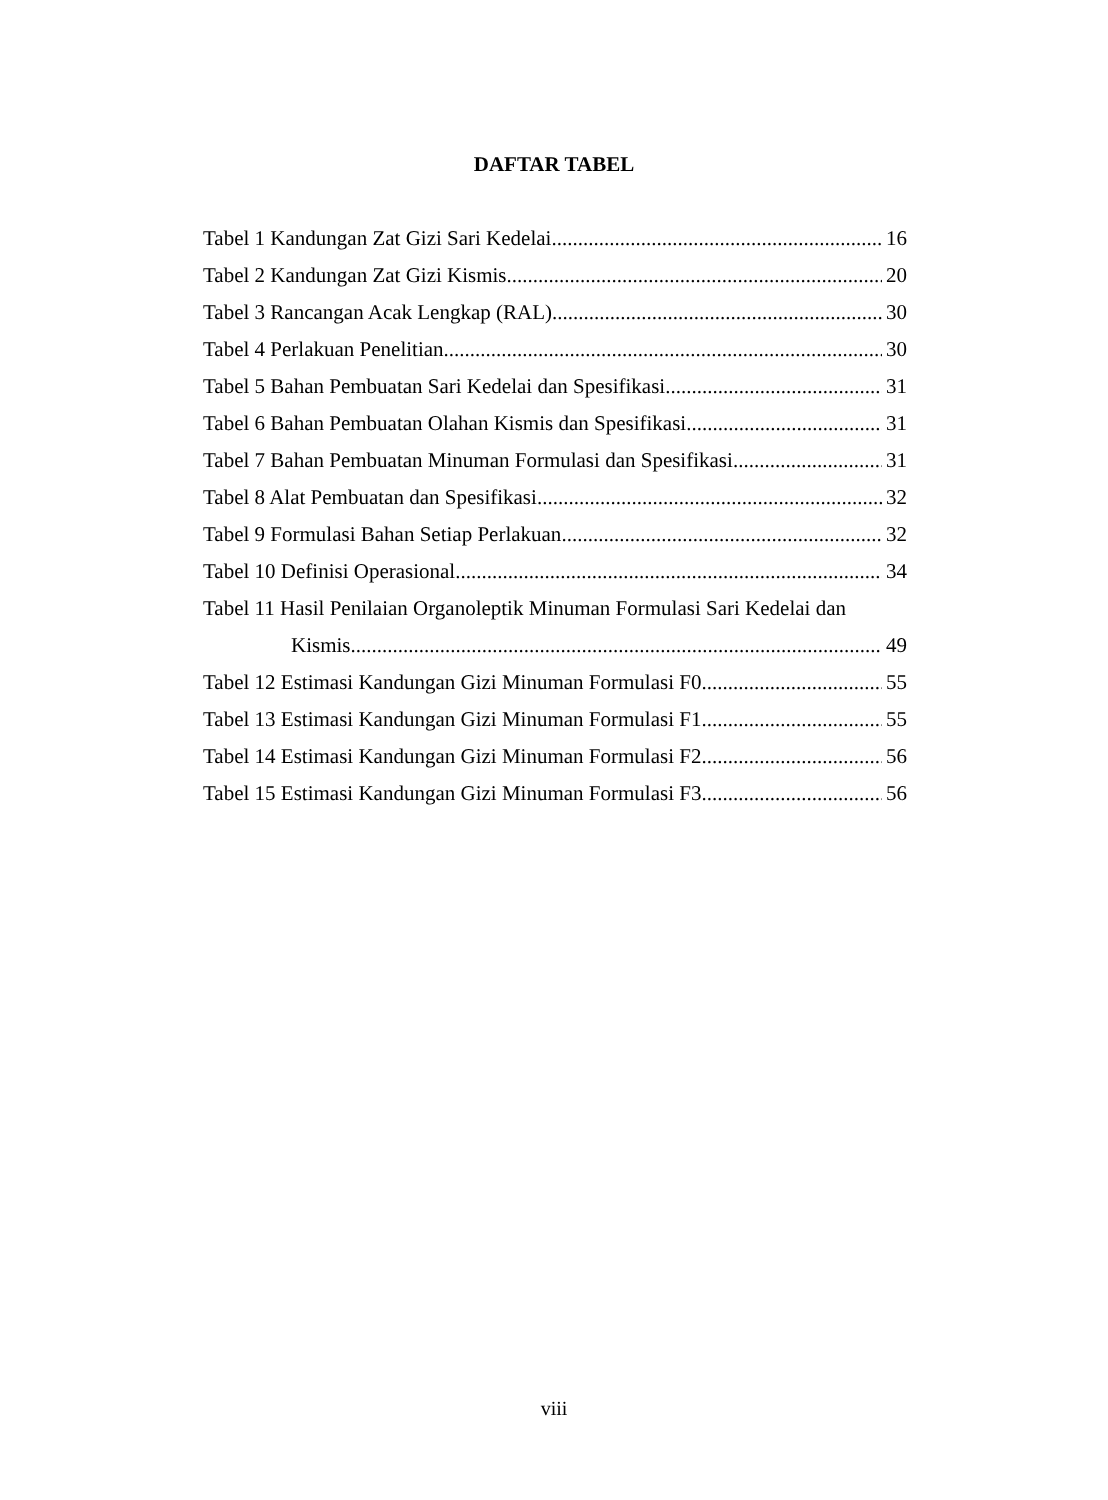DAFTAR TABEL
Tabel 1 Kandungan Zat Gizi Sari Kedelai 16
Tabel 2 Kandungan Zat Gizi Kismis 20
Tabel 3 Rancangan Acak Lengkap (RAL) 30
Tabel 4 Perlakuan Penelitian 30
Tabel 5 Bahan Pembuatan Sari Kedelai dan Spesifikasi 31
Tabel 6 Bahan Pembuatan Olahan Kismis dan Spesifikasi 31
Tabel 7 Bahan Pembuatan Minuman Formulasi dan Spesifikasi 31
Tabel 8 Alat Pembuatan dan Spesifikasi 32
Tabel 9 Formulasi Bahan Setiap Perlakuan 32
Tabel 10 Definisi Operasional 34
Tabel 11 Hasil Penilaian Organoleptik Minuman Formulasi Sari Kedelai dan
Kismis 49
Tabel 12 Estimasi Kandungan Gizi Minuman Formulasi F0 55
Tabel 13 Estimasi Kandungan Gizi Minuman Formulasi F1 55
Tabel 14 Estimasi Kandungan Gizi Minuman Formulasi F2 56
Tabel 15 Estimasi Kandungan Gizi Minuman Formulasi F3 56
viii